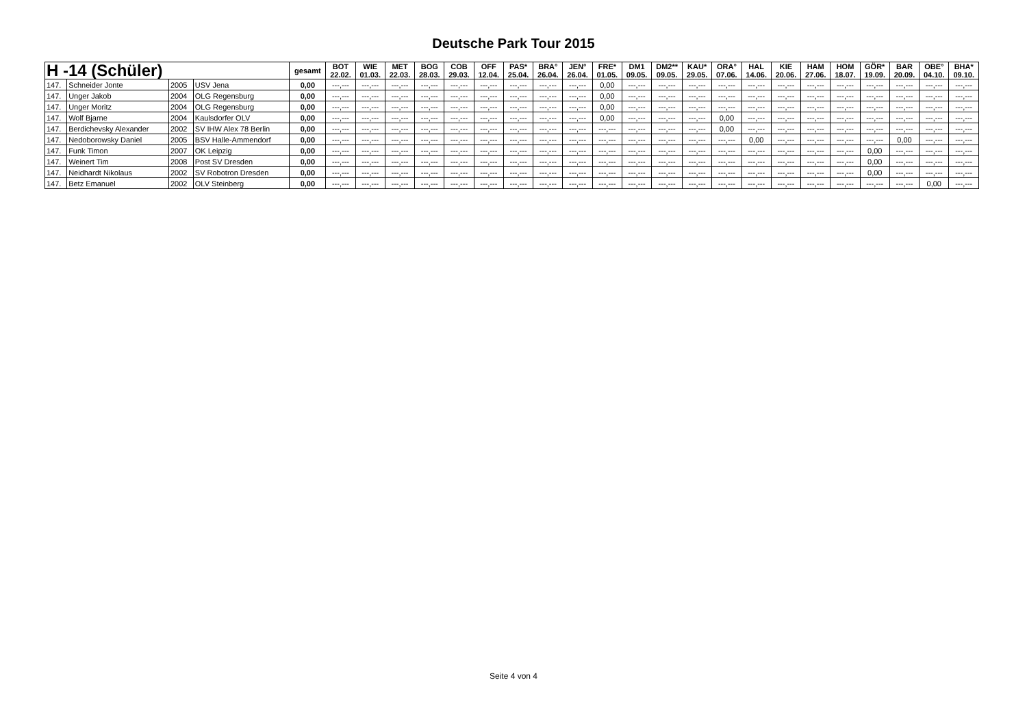Deutsche Park Tour 2015
| H -14 (Schüler) | | | | gesamt | BOT 22.02. | WIE 01.03. | MET 22.03. | BOG 28.03. | COB 29.03. | OFF 12.04. | PAS* 25.04. | BRA° 26.04. | JEN° 26.04. | FRE* 01.05. | DM1 09.05. | DM2** 09.05. | KAU* 29.05. | ORA° 07.06. | HAL 14.06. | KIE 20.06. | HAM 27.06. | HOM 18.07. | GÖR* 19.09. | BAR 20.09. | OBE° 04.10. | BHA* 09.10. |
| --- | --- | --- | --- | --- | --- | --- | --- | --- | --- | --- | --- | --- | --- | --- | --- | --- | --- | --- | --- | --- | --- | --- | --- | --- | --- | --- |
| 147. | Schneider Jonte | 2005 | USV Jena | 0,00 | ---,--- | ---,--- | ---,--- | ---,--- | ---,--- | ---,--- | ---,--- | ---,--- | ---,--- | 0,00 | ---,--- | ---,--- | ---,--- | ---,--- | ---,--- | ---,--- | ---,--- | ---,--- | ---,--- | ---,--- | ---,--- | ---,--- |
| 147. | Unger Jakob | 2004 | OLG Regensburg | 0,00 | ---,--- | ---,--- | ---,--- | ---,--- | ---,--- | ---,--- | ---,--- | ---,--- | ---,--- | 0,00 | ---,--- | ---,--- | ---,--- | ---,--- | ---,--- | ---,--- | ---,--- | ---,--- | ---,--- | ---,--- | ---,--- | ---,--- |
| 147. | Unger Moritz | 2004 | OLG Regensburg | 0,00 | ---,--- | ---,--- | ---,--- | ---,--- | ---,--- | ---,--- | ---,--- | ---,--- | ---,--- | 0,00 | ---,--- | ---,--- | ---,--- | ---,--- | ---,--- | ---,--- | ---,--- | ---,--- | ---,--- | ---,--- | ---,--- | ---,--- |
| 147. | Wolf Bjarne | 2004 | Kaulsdorfer OLV | 0,00 | ---,--- | ---,--- | ---,--- | ---,--- | ---,--- | ---,--- | ---,--- | ---,--- | ---,--- | 0,00 | ---,--- | ---,--- | ---,--- | 0,00 | ---,--- | ---,--- | ---,--- | ---,--- | ---,--- | ---,--- | ---,--- | ---,--- |
| 147. | Berdichevsky Alexander | 2002 | SV IHW Alex 78 Berlin | 0,00 | ---,--- | ---,--- | ---,--- | ---,--- | ---,--- | ---,--- | ---,--- | ---,--- | ---,--- | ---,--- | ---,--- | ---,--- | ---,--- | 0,00 | ---,--- | ---,--- | ---,--- | ---,--- | ---,--- | ---,--- | ---,--- | ---,--- |
| 147. | Nedoborowsky Daniel | 2005 | BSV Halle-Ammendorf | 0,00 | ---,--- | ---,--- | ---,--- | ---,--- | ---,--- | ---,--- | ---,--- | ---,--- | ---,--- | ---,--- | ---,--- | ---,--- | ---,--- | ---,--- | 0,00 | ---,--- | ---,--- | ---,--- | ---,--- | 0,00 | ---,--- | ---,--- |
| 147. | Funk Timon | 2007 | OK Leipzig | 0,00 | ---,--- | ---,--- | ---,--- | ---,--- | ---,--- | ---,--- | ---,--- | ---,--- | ---,--- | ---,--- | ---,--- | ---,--- | ---,--- | ---,--- | ---,--- | ---,--- | ---,--- | ---,--- | 0,00 | ---,--- | ---,--- | ---,--- |
| 147. | Weinert Tim | 2008 | Post SV Dresden | 0,00 | ---,--- | ---,--- | ---,--- | ---,--- | ---,--- | ---,--- | ---,--- | ---,--- | ---,--- | ---,--- | ---,--- | ---,--- | ---,--- | ---,--- | ---,--- | ---,--- | ---,--- | ---,--- | 0,00 | ---,--- | ---,--- | ---,--- |
| 147. | Neidhardt Nikolaus | 2002 | SV Robotron Dresden | 0,00 | ---,--- | ---,--- | ---,--- | ---,--- | ---,--- | ---,--- | ---,--- | ---,--- | ---,--- | ---,--- | ---,--- | ---,--- | ---,--- | ---,--- | ---,--- | ---,--- | ---,--- | ---,--- | 0,00 | ---,--- | ---,--- | ---,--- |
| 147. | Betz Emanuel | 2002 | OLV Steinberg | 0,00 | ---,--- | ---,--- | ---,--- | ---,--- | ---,--- | ---,--- | ---,--- | ---,--- | ---,--- | ---,--- | ---,--- | ---,--- | ---,--- | ---,--- | ---,--- | ---,--- | ---,--- | ---,--- | ---,--- | ---,--- | 0,00 | ---,--- |
Seite 4 von 4